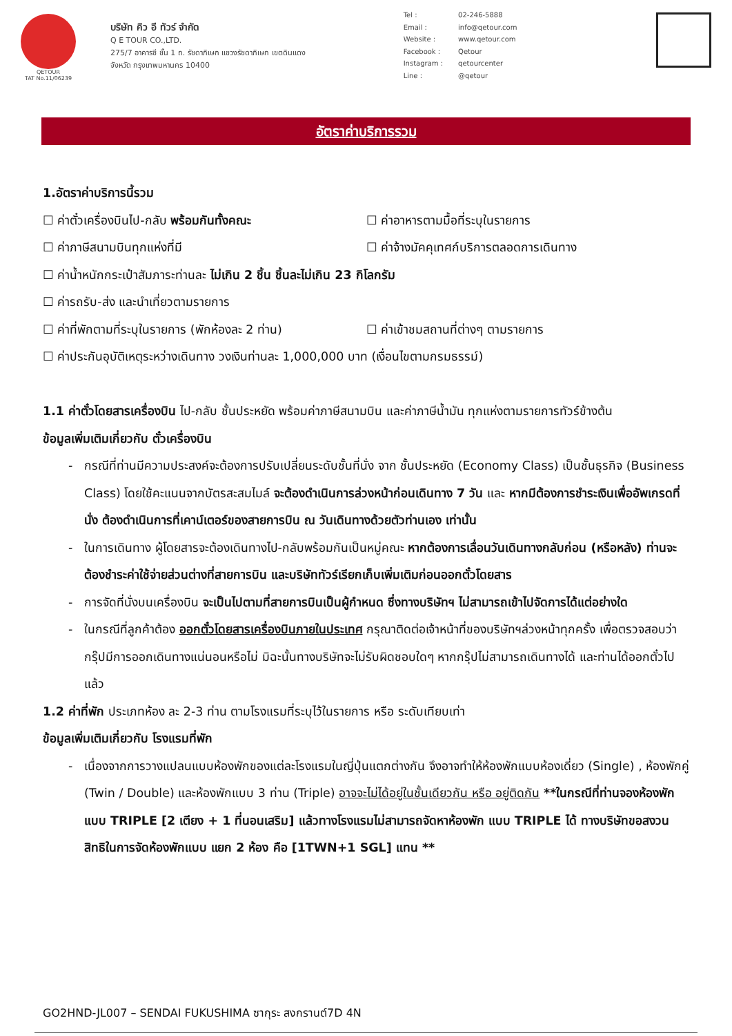QETOUR
TAT No.11/06239
บริษัท คิว อี ทัวร์ จำกัด
Q E TOUR CO.,LTD.
275/7 อาคารซี ชั้น 1 ถ. รัชดาภิเษก แขวงรัชดาภิเษก เขตดินแดง
จังหวัด กรุงเทพมหานคร 10400
| Tel : | 02-246-5888 |
| Email : | info@qetour.com |
| Website : | www.qetour.com |
| Facebook : | Qetour |
| Instagram : | qetourcenter |
| Line : | @qetour |
อัตราค่าบริการรวม
1.อัตราค่าบริการนี้รวม
☐ ค่าตั๋วเครื่องบินไป-กลับ พร้อมกันทั้งคณะ ☐ ค่าอาหารตามมื้อที่ระบุในรายการ
☐ ค่าภาษีสนามบินทุกแห่งที่มี ☐ ค่าจ้างมัคคุเทศก์บริการตลอดการเดินทาง
☐ ค่าน้ำหนักกระเป๋าสัมภาระท่านละ ไม่เกิน 2 ชิ้น ชิ้นละไม่เกิน 23 กิโลกรัม
☐ ค่ารถรับ-ส่ง และนำเที่ยวตามรายการ
☐ ค่าที่พักตามที่ระบุในรายการ (พักห้องละ 2 ท่าน)
☐ ค่าเข้าชมสถานที่ต่างๆ ตามรายการ
☐ ค่าประกันอุบัติเหตุระหว่างเดินทาง วงเงินท่านละ 1,000,000 บาท (เงื่อนไขตามกรมธรรม์)
1.1 ค่าตั๋วโดยสารเครื่องบิน ไป-กลับ ชั้นประหยัด พร้อมค่าภาษีสนามบิน และค่าภาษีน้ำมัน ทุกแห่งตามรายการทัวร์ข้างต้น
ข้อมูลเพิ่มเติมเกี่ยวกับ ตั๋วเครื่องบิน
กรณีที่ท่านมีความประสงค์จะต้องการปรับเปลี่ยนระดับชั้นที่นั่ง จาก ชั้นประหยัด (Economy Class) เป็นชั้นธุรกิจ (Business Class) โดยใช้คะแนนจากบัตรสะสมไมล์ จะต้องดำเนินการล่วงหน้าก่อนเดินทาง 7 วัน และ หากมีต้องการชำระเงินเพื่ออัพเกรดที่นั่ง ต้องดำเนินการที่เคาน์เตอร์ของสายการบิน ณ วันเดินทางด้วยตัวท่านเอง เท่านั้น
ในการเดินทาง ผู้โดยสารจะต้องเดินทางไป-กลับพร้อมกันเป็นหมู่คณะ หากต้องการเลื่อนวันเดินทางกลับก่อน (หรือหลัง) ท่านจะต้องชำระค่าใช้จ่ายส่วนต่างที่สายการบิน และบริษัททัวร์เรียกเก็บเพิ่มเติมก่อนออกตั๋วโดยสาร
การจัดที่นั่งบนเครื่องบิน จะเป็นไปตามที่สายการบินเป็นผู้กำหนด ซึ่งทางบริษัทฯ ไม่สามารถเข้าไปจัดการได้แต่อย่างใด
ในกรณีที่ลูกค้าต้อง ออกตั๋วโดยสารเครื่องบินภายในประเทศ กรุณาติดต่อเจ้าหน้าที่ของบริษัทฯล่วงหน้าทุกครั้ง เพื่อตรวจสอบว่ากรุ๊ปมีการออกเดินทางแน่นอนหรือไม่ มิฉะนั้นทางบริษัทจะไม่รับผิดชอบใดๆ หากกรุ๊ปไม่สามารถเดินทางได้ และท่านได้ออกตั๋วไปแล้ว
1.2 ค่าที่พัก ประเภทห้อง ละ 2-3 ท่าน ตามโรงแรมที่ระบุไว้ในรายการ หรือ ระดับเทียบเท่า
ข้อมูลเพิ่มเติมเกี่ยวกับ โรงแรมที่พัก
เนื่องจากการวางแปลนแบบห้องพักของแต่ละโรงแรมในญี่ปุ่นแตกต่างกัน จึงอาจทำให้ห้องพักแบบห้องเดี่ยว (Single) , ห้องพักคู่ (Twin / Double) และห้องพักแบบ 3 ท่าน (Triple) อาจจะไม่ได้อยู่ในชั้นเดียวกัน หรือ อยู่ติดกัน **ในกรณีที่ท่านจองห้องพักแบบ TRIPLE [2 เตียง + 1 ที่นอนเสริม] แล้วทางโรงแรมไม่สามารถจัดหาห้องพัก แบบ TRIPLE ได้ ทางบริษัทขอสงวนสิทธิในการจัดห้องพักแบบ แยก 2 ห้อง คือ [1TWN+1 SGL] แทน **
GO2HND-JL007 – SENDAI FUKUSHIMA ซากุระ สงกรานต์7D 4N